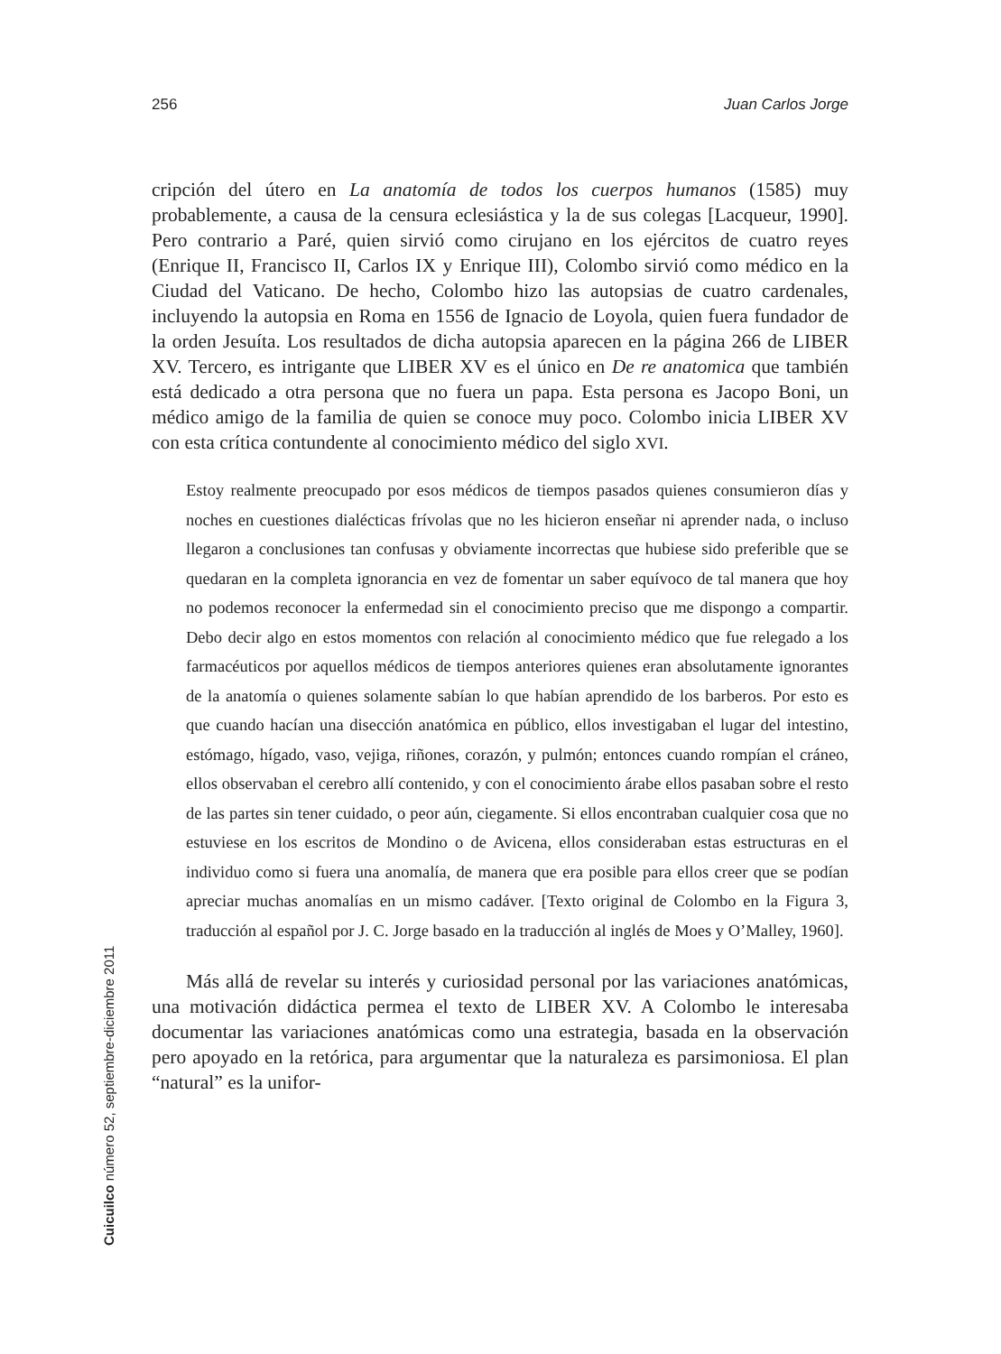256 Juan Carlos Jorge
cripción del útero en La anatomía de todos los cuerpos humanos (1585) muy probablemente, a causa de la censura eclesiástica y la de sus colegas [Lacqueur, 1990]. Pero contrario a Paré, quien sirvió como cirujano en los ejércitos de cuatro reyes (Enrique II, Francisco II, Carlos IX y Enrique III), Colombo sirvió como médico en la Ciudad del Vaticano. De hecho, Colombo hizo las autopsias de cuatro cardenales, incluyendo la autopsia en Roma en 1556 de Ignacio de Loyola, quien fuera fundador de la orden Jesuíta. Los resultados de dicha autopsia aparecen en la página 266 de LIBER XV. Tercero, es intrigante que LIBER XV es el único en De re anatomica que también está dedicado a otra persona que no fuera un papa. Esta persona es Jacopo Boni, un médico amigo de la familia de quien se conoce muy poco. Colombo inicia LIBER XV con esta crítica contundente al conocimiento médico del siglo XVI.
Estoy realmente preocupado por esos médicos de tiempos pasados quienes consumieron días y noches en cuestiones dialécticas frívolas que no les hicieron enseñar ni aprender nada, o incluso llegaron a conclusiones tan confusas y obviamente incorrectas que hubiese sido preferible que se quedaran en la completa ignorancia en vez de fomentar un saber equívoco de tal manera que hoy no podemos reconocer la enfermedad sin el conocimiento preciso que me dispongo a compartir. Debo decir algo en estos momentos con relación al conocimiento médico que fue relegado a los farmacéuticos por aquellos médicos de tiempos anteriores quienes eran absolutamente ignorantes de la anatomía o quienes solamente sabían lo que habían aprendido de los barberos. Por esto es que cuando hacían una disección anatómica en público, ellos investigaban el lugar del intestino, estómago, hígado, vaso, vejiga, riñones, corazón, y pulmón; entonces cuando rompían el cráneo, ellos observaban el cerebro allí contenido, y con el conocimiento árabe ellos pasaban sobre el resto de las partes sin tener cuidado, o peor aún, ciegamente. Si ellos encontraban cualquier cosa que no estuviese en los escritos de Mondino o de Avicena, ellos consideraban estas estructuras en el individuo como si fuera una anomalía, de manera que era posible para ellos creer que se podían apreciar muchas anomalías en un mismo cadáver. [Texto original de Colombo en la Figura 3, traducción al español por J. C. Jorge basado en la traducción al inglés de Moes y O’Malley, 1960].
Más allá de revelar su interés y curiosidad personal por las variaciones anatómicas, una motivación didáctica permea el texto de LIBER XV. A Colombo le interesaba documentar las variaciones anatómicas como una estrategia, basada en la observación pero apoyado en la retórica, para argumentar que la naturaleza es parsimoniosa. El plan “natural” es la unifor-
Cuicuilco número 52, septiembre-diciembre 2011